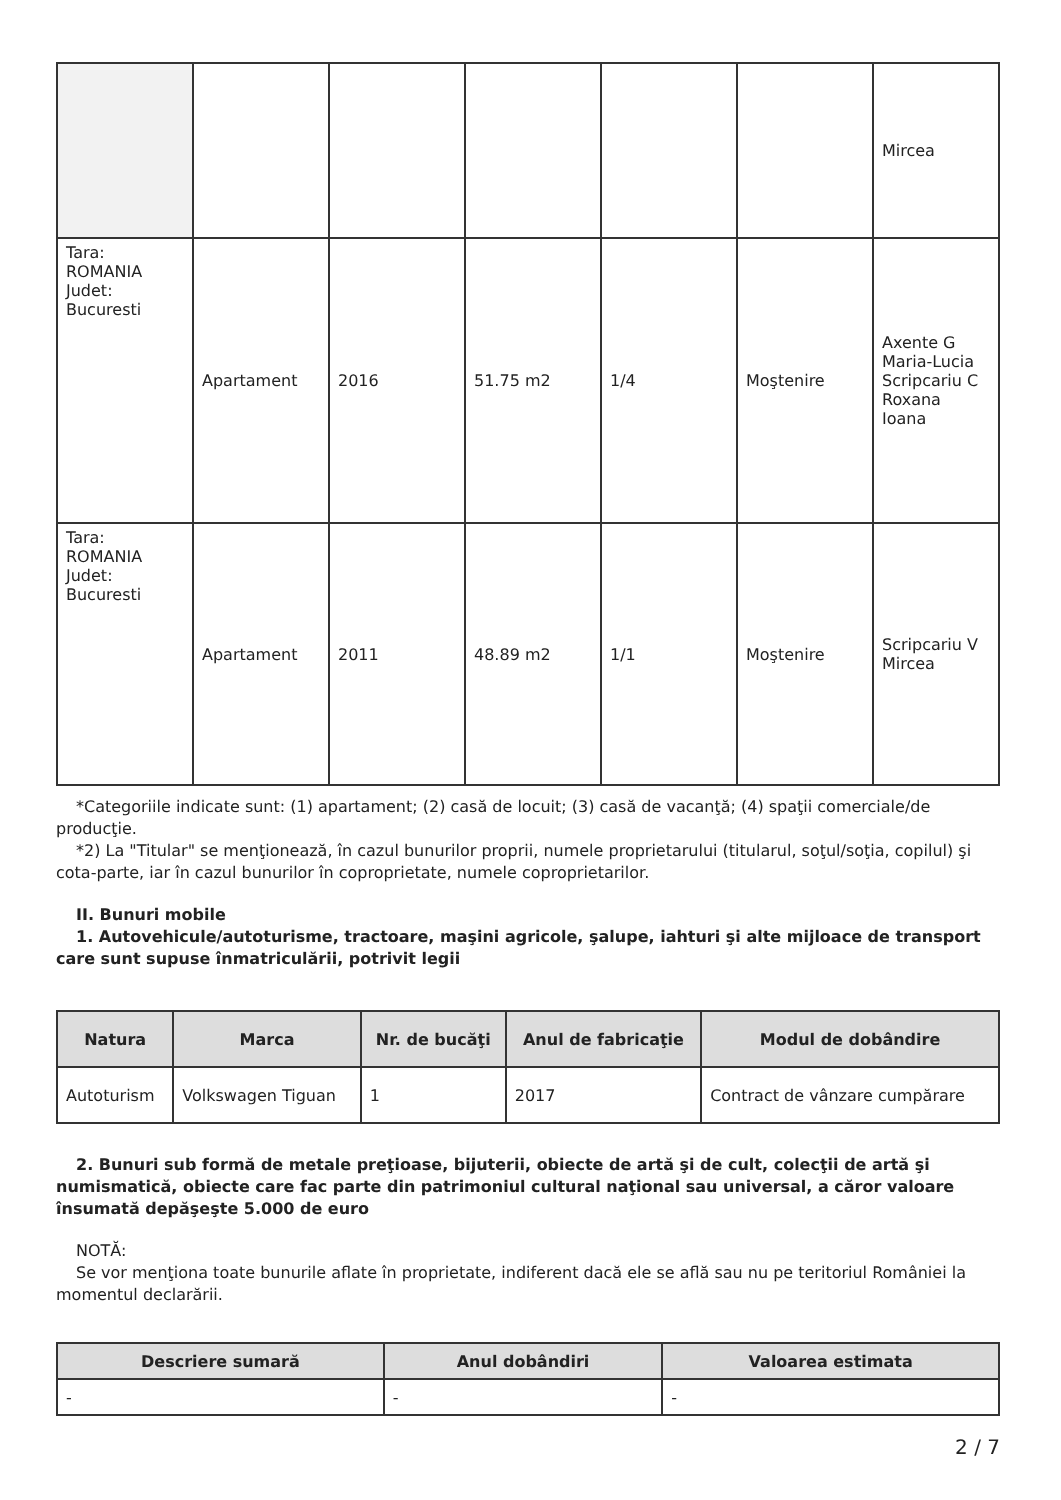| | | | | | | Mircea |
| Tara: ROMANIA Judet: Bucuresti | Apartament | 2016 | 51.75 m2 | 1/4 | Moştenire | Axente G Maria-Lucia Scripcariu C Roxana Ioana |
| Tara: ROMANIA Judet: Bucuresti | Apartament | 2011 | 48.89 m2 | 1/1 | Moştenire | Scripcariu V Mircea |
*Categoriile indicate sunt: (1) apartament; (2) casă de locuit; (3) casă de vacanţă; (4) spaţii comerciale/de producţie.
*2) La "Titular" se menţionează, în cazul bunurilor proprii, numele proprietarului (titularul, soţul/soţia, copilul) şi cota-parte, iar în cazul bunurilor în coproprietate, numele coproprietarilor.
II. Bunuri mobile
1. Autovehicule/autoturisme, tractoare, maşini agricole, şalupe, iahturi şi alte mijloace de transport care sunt supuse înmatriculării, potrivit legii
| Natura | Marca | Nr. de bucăţi | Anul de fabricaţie | Modul de dobândire |
| --- | --- | --- | --- | --- |
| Autoturism | Volkswagen Tiguan | 1 | 2017 | Contract de vânzare cumpărare |
2. Bunuri sub formă de metale preţioase, bijuterii, obiecte de artă şi de cult, colecţii de artă şi numismatică, obiecte care fac parte din patrimoniul cultural naţional sau universal, a căror valoare însumată depăşeşte 5.000 de euro
NOTĂ:
Se vor menţiona toate bunurile aflate în proprietate, indiferent dacă ele se află sau nu pe teritoriul României la momentul declarării.
| Descriere sumară | Anul dobândiri | Valoarea estimata |
| --- | --- | --- |
| - | - | - |
2 / 7